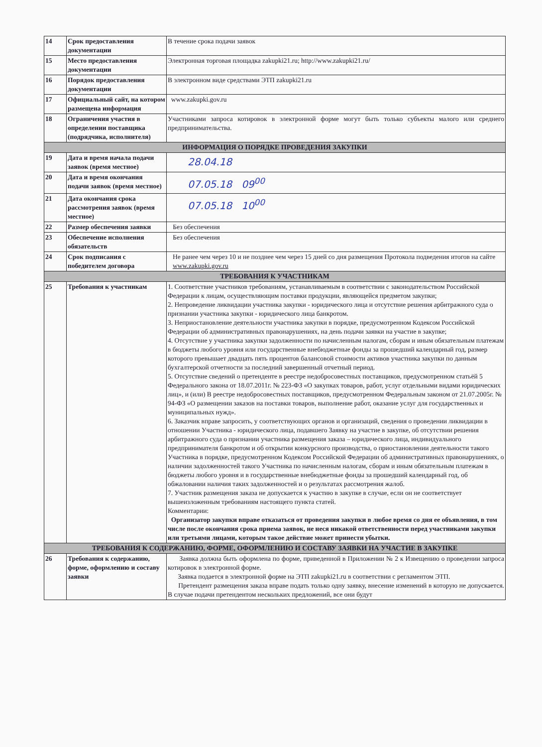| 14 | Срок предоставления документации | В течение срока подачи заявок |
| 15 | Место предоставления документации | Электронная торговая площадка zakupki21.ru; http://www.zakupki21.ru/ |
| 16 | Порядок предоставления документации | В электронном виде средствами ЭТП zakupki21.ru |
| 17 | Официальный сайт, на котором размещена информация | www.zakupki.gov.ru |
| 18 | Ограничения участия в определении поставщика (подрядчика, исполнителя) | Участниками запроса котировок в электронной форме могут быть только субъекты малого или среднего предпринимательства. |
| ИНФОРМАЦИЯ О ПОРЯДКЕ ПРОВЕДЕНИЯ ЗАКУПКИ | | |
| 19 | Дата и время начала подачи заявок (время местное) | 28.04.18 |
| 20 | Дата и время окончания подачи заявок (время местное) | 07.05.18 09<sup>00</sup> |
| 21 | Дата окончания срока рассмотрения заявок (время местное) | 07.05.18 10<sup>00</sup> |
| 22 | Размер обеспечения заявки | Без обеспечения |
| 23 | Обеспечение исполнения обязательств | Без обеспечения |
| 24 | Срок подписания с победителем договора | Не ранее чем через 10 и не позднее чем через 15 дней со дня размещения Протокола подведения итогов на сайте www.zakupki.gov.ru |
| ТРЕБОВАНИЯ К УЧАСТНИКАМ | | |
| 25 | Требования к участникам | 1. Соответствие участников требованиям, устанавливаемым в соответствии с законодательством Российской Федерации к лицам, осуществляющим поставки продукции, являющейся предметом закупки; 2. Непроведение ликвидации участника закупки - юридического лица и отсутствие решения арбитражного суда о признании участника закупки - юридического лица банкротом. 3. Неприостановление деятельности участника закупки в порядке, предусмотренном Кодексом Российской Федерации об административных правонарушениях, на день подачи заявки на участие в закупке; 4. Отсутствие у участника закупки задолженности по начисленным налогам, сборам и иным обязательным платежам в бюджеты любого уровня или государственные внебюджетные фонды за прошедший календарный год, размер которого превышает двадцать пять процентов балансовой стоимости активов участника закупки по данным бухгалтерской отчетности за последний завершенный отчетный период. 5. Отсутствие сведений о претенденте в реестре недобросовестных поставщиков, предусмотренном статьёй 5 Федерального закона от 18.07.2011г. № 223-ФЗ «О закупках товаров, работ, услуг отдельными видами юридических лиц», и (или) В реестре недобросовестных поставщиков, предусмотренном Федеральным законом от 21.07.2005г. № 94-ФЗ «О размещении заказов на поставки товаров, выполнение работ, оказание услуг для государственных и муниципальных нужд». 6. Заказчик вправе запросить, у соответствующих органов и организаций, сведения о проведении ликвидации в отношении Участника - юридического лица, подавшего Заявку на участие в закупке, об отсутствии решения арбитражного суда о признании участника размещения заказа – юридического лица, индивидуального предпринимателя банкротом и об открытии конкурсного производства, о приостановлении деятельности такого Участника в порядке, предусмотренном Кодексом Российской Федерации об административных правонарушениях, о наличии задолженностей такого Участника по начисленным налогам, сборам и иным обязательным платежам в бюджеты любого уровня и в государственные внебюджетные фонды за прошедший календарный год, об обжаловании наличия таких задолженностей и о результатах рассмотрения жалоб. 7. Участник размещения заказа не допускается к участию в закупке в случае, если он не соответствует вышеизложенным требованиям настоящего пункта статей. Комментарии: Организатор закупки вправе отказаться от проведения закупки в любое время со дня ее объявления, в том числе после окончания срока приема заявок, не неся никакой ответственности перед участниками закупки или третьими лицами, которым такое действие может принести убытки. |
| ТРЕБОВАНИЯ К СОДЕРЖАНИЮ, ФОРМЕ, ОФОРМЛЕНИЮ И СОСТАВУ ЗАЯВКИ НА УЧАСТИЕ В ЗАКУПКЕ | | |
| 26 | Требования к содержанию, форме, оформлению и составу заявки | Заявка должна быть оформлена по форме, приведенной в Приложении № 2 к Извещению о проведении запроса котировок в электронной форме. Заявка подается в электронной форме на ЭТП zakupki21.ru в соответствии с регламентом ЭТП. Претендент размещения заказа вправе подать только одну заявку, внесение изменений в которую не допускается. В случае подачи претендентом нескольких предложений, все они будут |